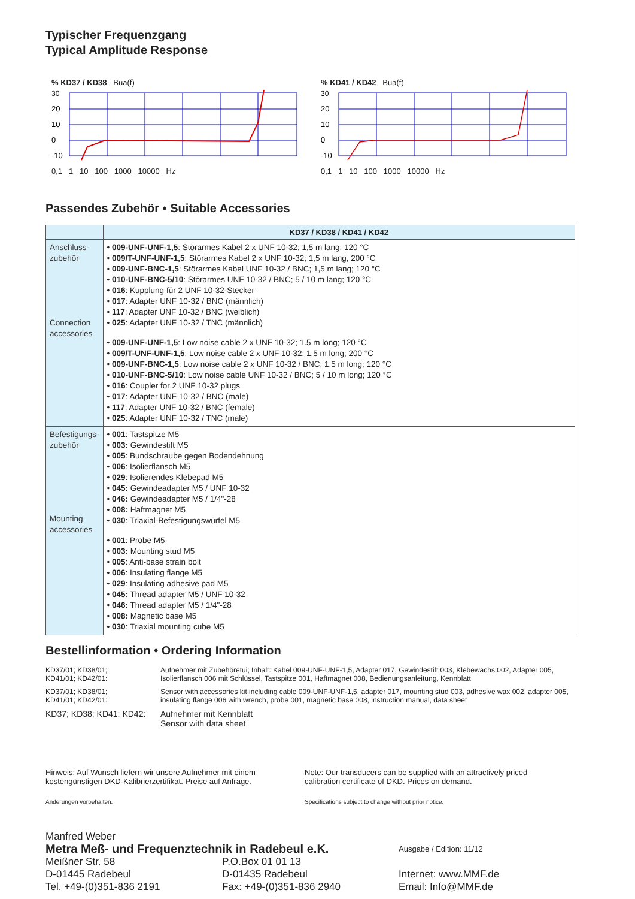Typischer Frequenzgang
Typical Amplitude Response
% KD37 / KD38 Bua(f)
30
20
10
0
-10
0,1 1 10 100 1000 10000 Hz
% KD41 / KD42 Bua(f)
30
20
10
0
-10
0,1 1 10 100 1000 10000 Hz
Passendes Zubehör • Suitable Accessories
| | KD37 / KD38 / KD41 / KD42 |
| --- | --- |
| Anschluss- zubehör Connection accessories | • 009-UNF-UNF-1,5 : Störarmes Kabel 2 x UNF 10-32; 1,5 m lang; 120 °C • 009/T-UNF-UNF-1,5 : Störarmes Kabel 2 x UNF 10-32; 1,5 m lang, 200 °C • 009-UNF-BNC-1,5 : Störarmes Kabel UNF 10-32 / BNC; 1,5 m lang; 120 °C • 010-UNF-BNC-5/10 : Störarmes UNF 10-32 / BNC; 5 / 10 m lang; 120 °C • 016 : Kupplung für 2 UNF 10-32-Stecker • 017 : Adapter UNF 10-32 / BNC (männlich) • 117 : Adapter UNF 10-32 / BNC (weiblich) • 025 : Adapter UNF 10-32 / TNC (männlich) • 009-UNF-UNF-1,5 : Low noise cable 2 x UNF 10-32; 1.5 m long; 120 °C • 009/T-UNF-UNF-1,5 : Low noise cable 2 x UNF 10-32; 1.5 m long; 200 °C • 009-UNF-BNC-1,5 : Low noise cable 2 x UNF 10-32 / BNC; 1.5 m long; 120 °C • 010-UNF-BNC-5/10 : Low noise cable UNF 10-32 / BNC; 5 / 10 m long; 120 °C • 016 : Coupler for 2 UNF 10-32 plugs • 017 : Adapter UNF 10-32 / BNC (male) • 117 : Adapter UNF 10-32 / BNC (female) • 025 : Adapter UNF 10-32 / TNC (male) |
| Befestigungs- zubehör Mounting accessories | • 001 : Tastspitze M5 • 003: Gewindestift M5 • 005 : Bundschraube gegen Bodendehnung • 006 : Isolierflansch M5 • 029 : Isolierendes Klebepad M5 • 045: Gewindeadapter M5 / UNF 10-32 • 046: Gewindeadapter M5 / 1/4"-28 • 008: Haftmagnet M5 • 030 : Triaxial-Befestigungswürfel M5 • 001 : Probe M5 • 003: Mounting stud M5 • 005 : Anti-base strain bolt • 006 : Insulating flange M5 • 029 : Insulating adhesive pad M5 • 045: Thread adapter M5 / UNF 10-32 • 046: Thread adapter M5 / 1/4"-28 • 008: Magnetic base M5 • 030 : Triaxial mounting cube M5 |
Bestellinformation • Ordering Information
| KD37/01; KD38/01; KD41/01; KD42/01: | Aufnehmer mit Zubehöretui; Inhalt: Kabel 009-UNF-UNF-1,5, Adapter 017, Gewindestift 003, Klebewachs 002, Adapter 005, Isolierflansch 006 mit Schlüssel, Tastspitze 001, Haftmagnet 008, Bedienungsanleitung, Kennblatt |
| KD37/01; KD38/01; KD41/01; KD42/01: | Sensor with accessories kit including cable 009-UNF-UNF-1,5, adapter 017, mounting stud 003, adhesive wax 002, adapter 005, insulating flange 006 with wrench, probe 001, magnetic base 008, instruction manual, data sheet |
| KD37; KD38; KD41; KD42: | Aufnehmer mit Kennblatt Sensor with data sheet |
Hinweis: Auf Wunsch liefern wir unsere Aufnehmer mit einem kostengünstigen DKD-Kalibrierzertifikat. Preise auf Anfrage.
Änderungen vorbehalten.
Note: Our transducers can be supplied with an attractively priced calibration certificate of DKD. Prices on demand.
Specifications subject to change without prior notice.
Manfred Weber
Metra Meß- und Frequenztechnik in Radebeul e.K.
Ausgabe / Edition: 11/12
Meißner Str. 58
D-01445 Radebeul
Tel. +49-(0)351-836 2191
P.O.Box 01 01 13
D-01435 Radebeul
Fax: +49-(0)351-836 2940
Internet: www.MMF.de
Email: Info@MMF.de